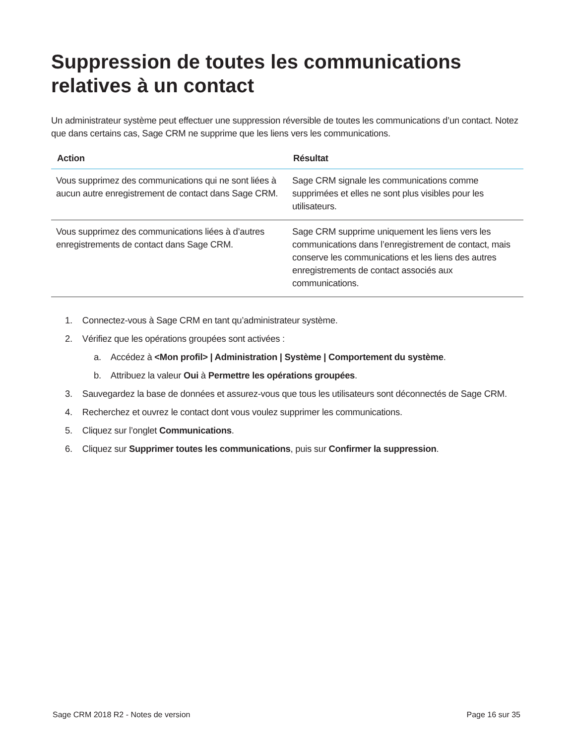Suppression de toutes les communications relatives à un contact
Un administrateur système peut effectuer une suppression réversible de toutes les communications d’un contact. Notez que dans certains cas, Sage CRM ne supprime que les liens vers les communications.
| Action | Résultat |
| --- | --- |
| Vous supprimez des communications qui ne sont liées à aucun autre enregistrement de contact dans Sage CRM. | Sage CRM signale les communications comme supprimées et elles ne sont plus visibles pour les utilisateurs. |
| Vous supprimez des communications liées à d’autres enregistrements de contact dans Sage CRM. | Sage CRM supprime uniquement les liens vers les communications dans l’enregistrement de contact, mais conserve les communications et les liens des autres enregistrements de contact associés aux communications. |
1. Connectez-vous à Sage CRM en tant qu’administrateur système.
2. Vérifiez que les opérations groupées sont activées :
a. Accédez à <Mon profil> | Administration | Système | Comportement du système.
b. Attribuez la valeur Oui à Permettre les opérations groupées.
3. Sauvegardez la base de données et assurez-vous que tous les utilisateurs sont déconnectés de Sage CRM.
4. Recherchez et ouvrez le contact dont vous voulez supprimer les communications.
5. Cliquez sur l’onglet Communications.
6. Cliquez sur Supprimer toutes les communications, puis sur Confirmer la suppression.
Sage CRM 2018 R2 - Notes de version Page 16 sur 35